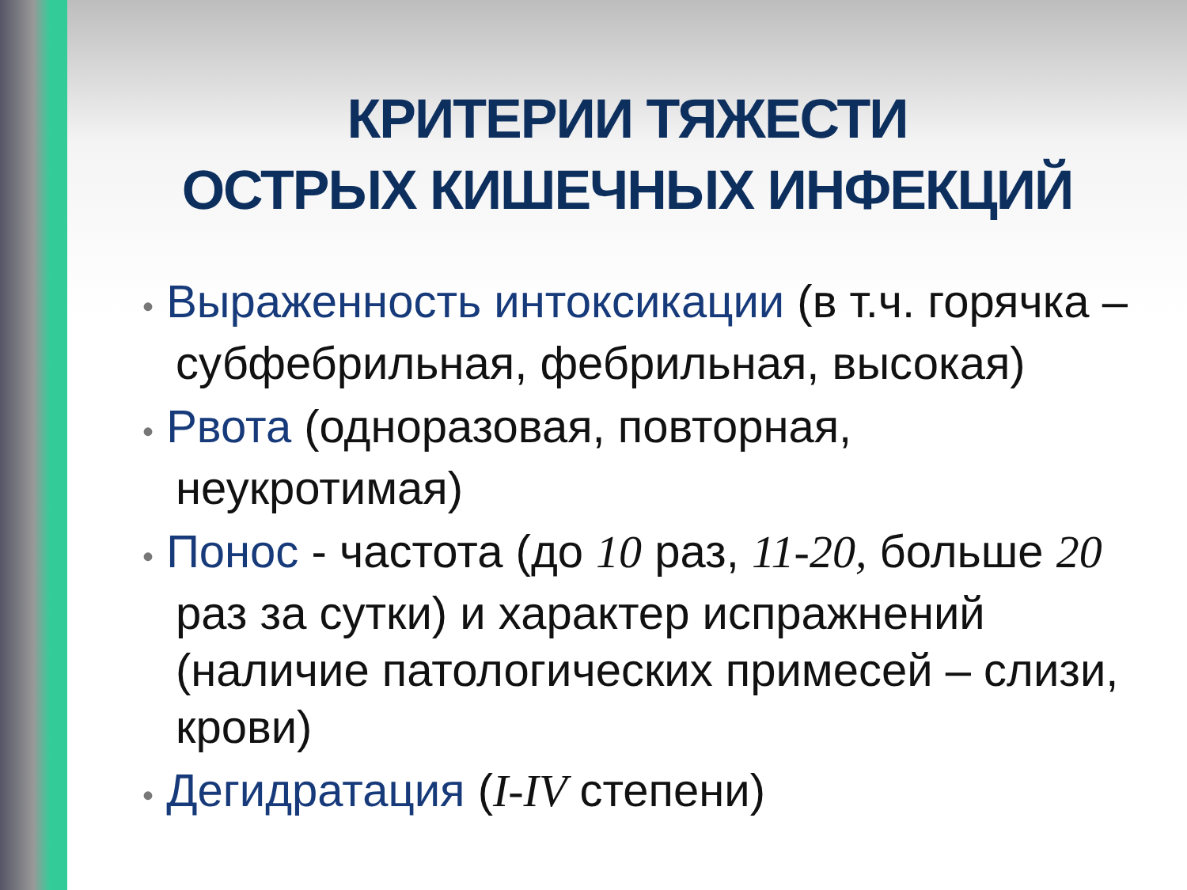КРИТЕРИИ ТЯЖЕСТИ
ОСТРЫХ КИШЕЧНЫХ ИНФЕКЦИЙ
• Выраженность интоксикации (в т.ч. горячка – субфебрильная, фебрильная, высокая)
• Рвота (одноразовая, повторная, неукротимая)
• Понос - частота (до 10 раз, 11-20, больше 20 раз за сутки) и характер испражнений (наличие патологических примесей – слизи, крови)
• Дегидратация (I-IV степени)